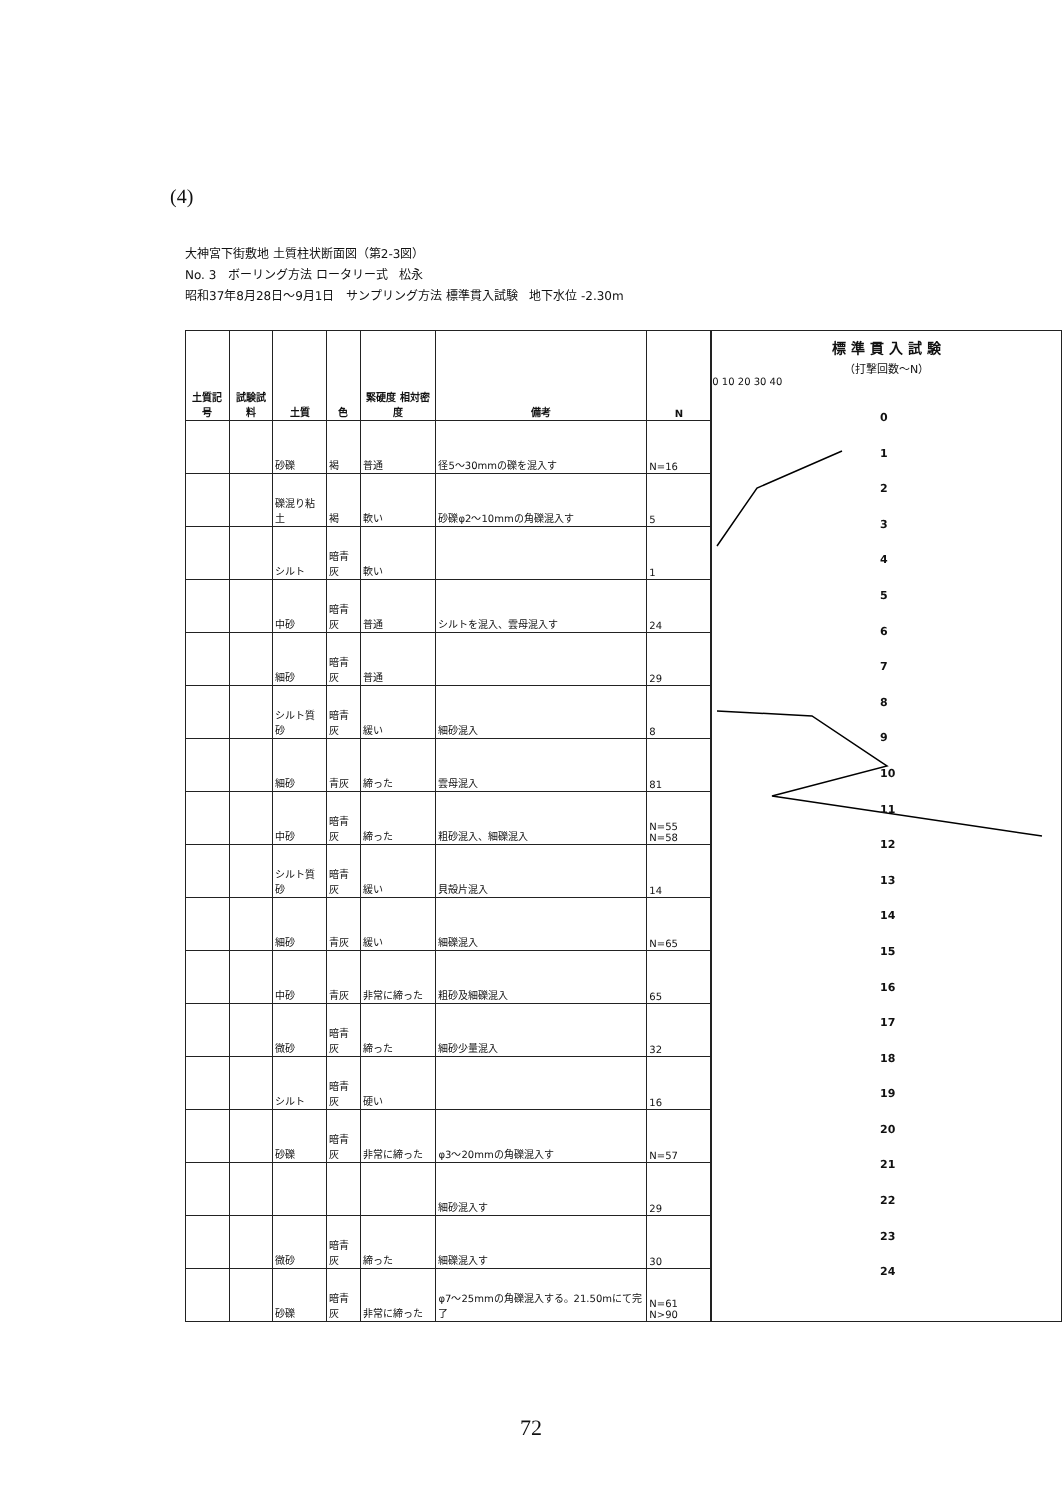(4)
大神宮下街敷地 土質柱状断面図（第2-3図）
No. 3 ボーリング方法 ロータリー式 松永
昭和37年8月28日～9月1日 サンプリング方法 標準貫入試験 地下水位 -2.30m
| 土質記号 | 試験試料 | 土質 | 色 | 緊硬度 相対密度 | 備考 | N |
| --- | --- | --- | --- | --- | --- | --- |
| | | 砂礫 | 褐 | 普通 | 径5～30mmの礫を混入す | N=16 |
| | | 礫混り粘土 | 褐 | 軟い | 砂礫φ2～10mmの角礫混入す | 5 |
| | | シルト | 暗青灰 | 軟い | | 1 |
| | | 中砂 | 暗青灰 | 普通 | シルトを混入、雲母混入す | 24 |
| | | 細砂 | 暗青灰 | 普通 | | 29 |
| | | シルト質砂 | 暗青灰 | 緩い | 細砂混入 | 8 |
| | | 細砂 | 青灰 | 締った | 雲母混入 | 81 |
| | | 中砂 | 暗青灰 | 締った | 粗砂混入、細礫混入 | N=55 N=58 |
| | | シルト質砂 | 暗青灰 | 緩い | 貝殻片混入 | 14 |
| | | 細砂 | 青灰 | 緩い | 細礫混入 | N=65 |
| | | 中砂 | 青灰 | 非常に締った | 粗砂及細礫混入 | 65 |
| | | 微砂 | 暗青灰 | 締った | 細砂少量混入 | 32 |
| | | シルト | 暗青灰 | 硬い | | 16 |
| | | 砂礫 | 暗青灰 | 非常に締った | φ3～20mmの角礫混入す | N=57 |
| | | | | | 細砂混入す | 29 |
| | | 微砂 | 暗青灰 | 締った | 細礫混入す | 30 |
| | | 砂礫 | 暗青灰 | 非常に締った | φ7～25mmの角礫混入する。21.50mにて完了 | N=61 N>90 |
標 準 貫 入 試 験
（打撃回数～N）
0 10 20 30 40
0
1
2
3
4
5
6
7
8
9
10
11
12
13
14
15
16
17
18
19
20
21
22
23
24
72